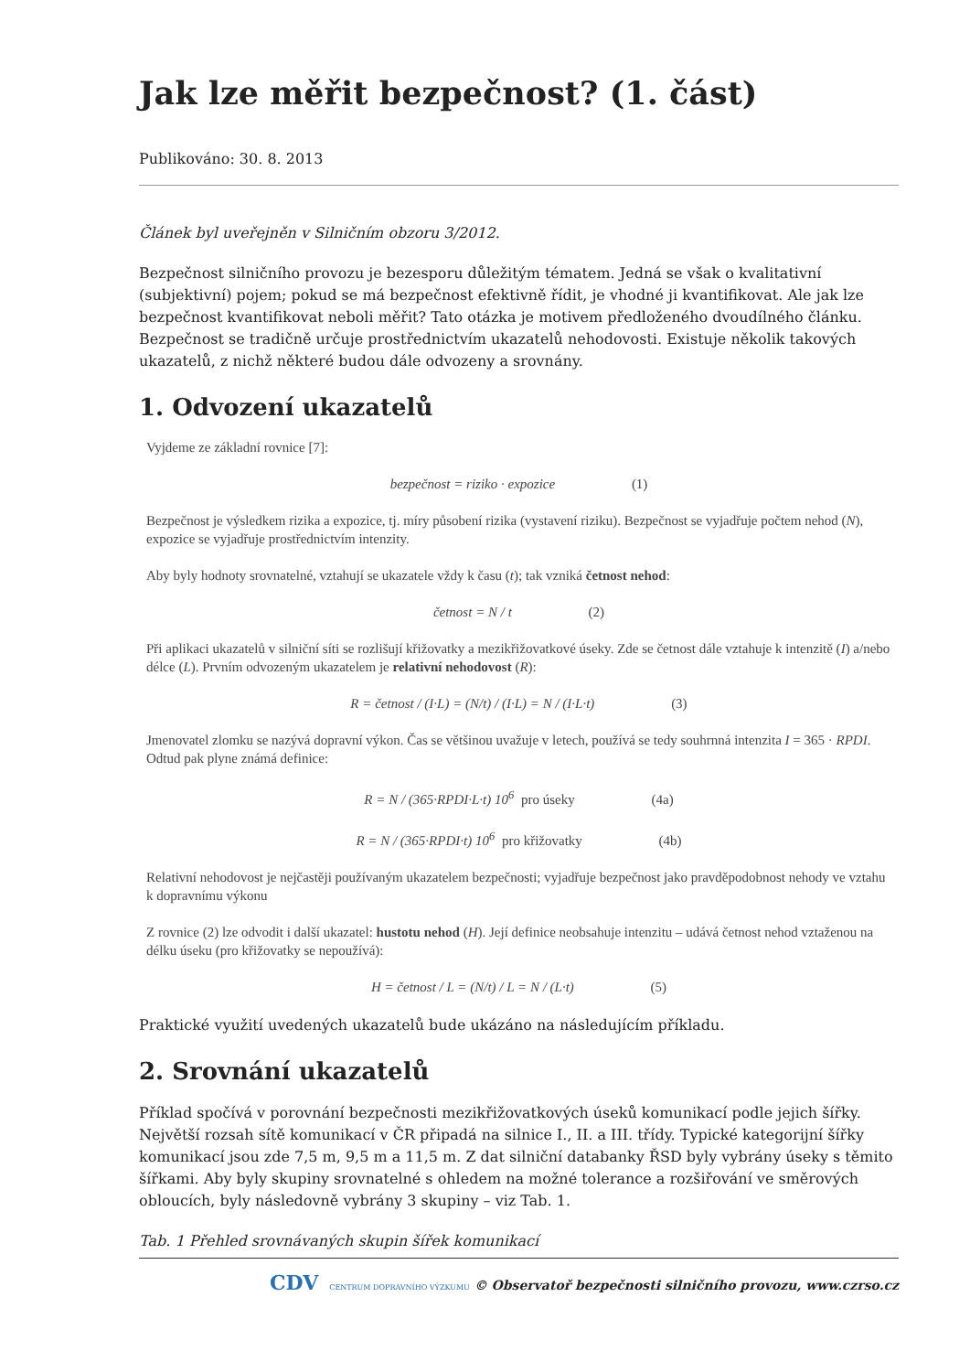Jak lze měřit bezpečnost? (1. část)
Publikováno: 30. 8. 2013
Článek byl uveřejněn v Silničním obzoru 3/2012.
Bezpečnost silničního provozu je bezesporu důležitým tématem. Jedná se však o kvalitativní (subjektivní) pojem; pokud se má bezpečnost efektivně řídit, je vhodné ji kvantifikovat. Ale jak lze bezpečnost kvantifikovat neboli měřit? Tato otázka je motivem předloženého dvoudílného článku. Bezpečnost se tradičně určuje prostřednictvím ukazatelů nehodovosti. Existuje několik takových ukazatelů, z nichž některé budou dále odvozeny a srovnány.
1. Odvození ukazatelů
Vyjdeme ze základní rovnice [7]:
bezpečnost = riziko · expozice (1)
Bezpečnost je výsledkem rizika a expozice, tj. míry působení rizika (vystavení riziku). Bezpečnost se vyjadřuje počtem nehod (N), expozice se vyjadřuje prostřednictvím intenzity.
Aby byly hodnoty srovnatelné, vztahují se ukazatele vždy k času (t); tak vzniká četnost nehod:
četnost = N / t (2)
Při aplikaci ukazatelů v silniční síti se rozlišují křižovatky a mezikřižovatkové úseky. Zde se četnost dále vztahuje k intenzitě (I) a/nebo délce (L). Prvním odvozeným ukazatelem je relativní nehodovost (R):
R = četnost / (I·L) = (N/t) / (I·L) = N / (I·L·t) (3)
Jmenovatel zlomku se nazývá dopravní výkon. Čas se většinou uvažuje v letech, používá se tedy souhrnná intenzita I = 365 · RPDI. Odtud pak plyne známá definice:
R = N / (365·RPDI·L·t) 10<sup>6</sup> pro úseky (4a)
R = N / (365·RPDI·t) 10<sup>6</sup> pro křižovatky (4b)
Relativní nehodovost je nejčastěji používaným ukazatelem bezpečnosti; vyjadřuje bezpečnost jako pravděpodobnost nehody ve vztahu k dopravnímu výkonu
Z rovnice (2) lze odvodit i další ukazatel: hustotu nehod (H). Její definice neobsahuje intenzitu – udává četnost nehod vztaženou na délku úseku (pro křižovatky se nepoužívá):
H = četnost / L = (N/t) / L = N / (L·t) (5)
Praktické využití uvedených ukazatelů bude ukázáno na následujícím příkladu.
2. Srovnání ukazatelů
Příklad spočívá v porovnání bezpečnosti mezikřižovatkových úseků komunikací podle jejich šířky. Největší rozsah sítě komunikací v ČR připadá na silnice I., II. a III. třídy. Typické kategorijní šířky komunikací jsou zde 7,5 m, 9,5 m a 11,5 m. Z dat silniční databanky ŘSD byly vybrány úseky s těmito šířkami. Aby byly skupiny srovnatelné s ohledem na možné tolerance a rozšiřování ve směrových obloucích, byly následovně vybrány 3 skupiny – viz Tab. 1.
Tab. 1 Přehled srovnávaných skupin šířek komunikací
CDV CENTRUM DOPRAVNÍHO VÝZKUMU © Observatoř bezpečnosti silničního provozu, www.czrso.cz